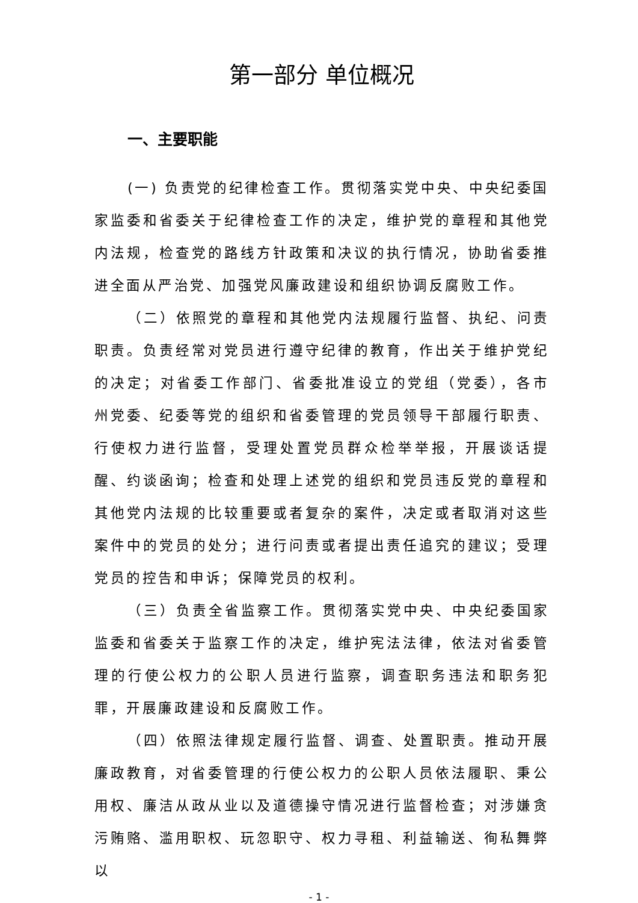第一部分 单位概况
一、主要职能
(一) 负责党的纪律检查工作。贯彻落实党中央、中央纪委国家监委和省委关于纪律检查工作的决定，维护党的章程和其他党内法规，检查党的路线方针政策和决议的执行情况，协助省委推进全面从严治党、加强党风廉政建设和组织协调反腐败工作。
（二）依照党的章程和其他党内法规履行监督、执纪、问责职责。负责经常对党员进行遵守纪律的教育，作出关于维护党纪的决定；对省委工作部门、省委批准设立的党组（党委），各市州党委、纪委等党的组织和省委管理的党员领导干部履行职责、行使权力进行监督，受理处置党员群众检举举报，开展谈话提醒、约谈函询；检查和处理上述党的组织和党员违反党的章程和其他党内法规的比较重要或者复杂的案件，决定或者取消对这些案件中的党员的处分；进行问责或者提出责任追究的建议；受理党员的控告和申诉；保障党员的权利。
（三）负责全省监察工作。贯彻落实党中央、中央纪委国家监委和省委关于监察工作的决定，维护宪法法律，依法对省委管理的行使公权力的公职人员进行监察，调查职务违法和职务犯罪，开展廉政建设和反腐败工作。
（四）依照法律规定履行监督、调查、处置职责。推动开展廉政教育，对省委管理的行使公权力的公职人员依法履职、秉公用权、廉洁从政从业以及道德操守情况进行监督检查；对涉嫌贪污贿赂、滥用职权、玩忽职守、权力寻租、利益输送、徇私舞弊以
- 1 -